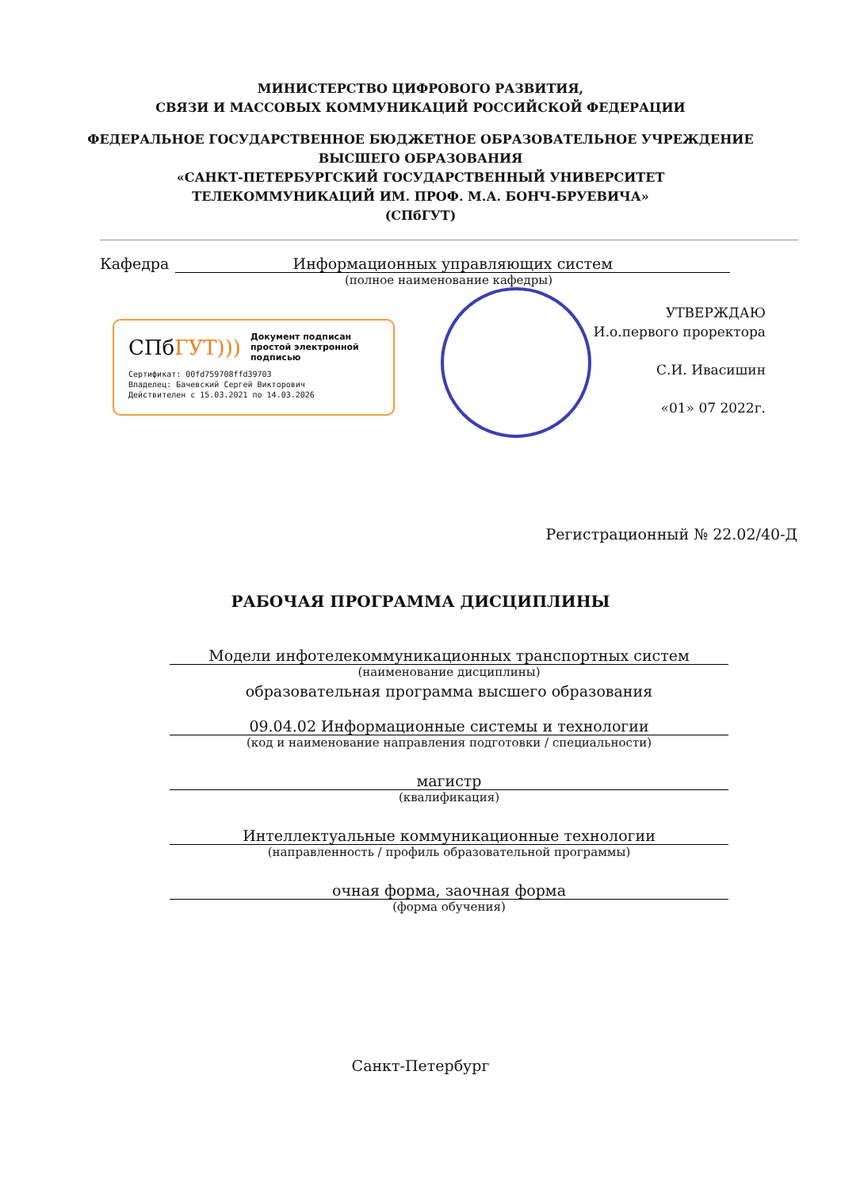МИНИСТЕРСТВО ЦИФРОВОГО РАЗВИТИЯ,
СВЯЗИ И МАССОВЫХ КОММУНИКАЦИЙ РОССИЙСКОЙ ФЕДЕРАЦИИ
ФЕДЕРАЛЬНОЕ ГОСУДАРСТВЕННОЕ БЮДЖЕТНОЕ ОБРАЗОВАТЕЛЬНОЕ УЧРЕЖДЕНИЕ
ВЫСШЕГО ОБРАЗОВАНИЯ
«САНКТ-ПЕТЕРБУРГСКИЙ ГОСУДАРСТВЕННЫЙ УНИВЕРСИТЕТ
ТЕЛЕКОММУНИКАЦИЙ ИМ. ПРОФ. М.А. БОНЧ-БРУЕВИЧА»
(СПбГУТ)
Кафедра Информационных управляющих систем
(полное наименование кафедры)
СПбГУТ))) Документ подписан простой электронной подписью
Сертификат: 00fd759708ffd39703
Владелец: Бачевский Сергей Викторович
Действителен с 15.03.2021 по 14.03.2026
УТВЕРЖДАЮ
И.о.первого проректора
С.И. Ивасишин
«01» 07 2022г.
Регистрационный № 22.02/40-Д
РАБОЧАЯ ПРОГРАММА ДИСЦИПЛИНЫ
Модели инфотелекоммуникационных транспортных систем
(наименование дисциплины)
образовательная программа высшего образования
09.04.02 Информационные системы и технологии
(код и наименование направления подготовки / специальности)
магистр
(квалификация)
Интеллектуальные коммуникационные технологии
(направленность / профиль образовательной программы)
очная форма, заочная форма
(форма обучения)
Санкт-Петербург